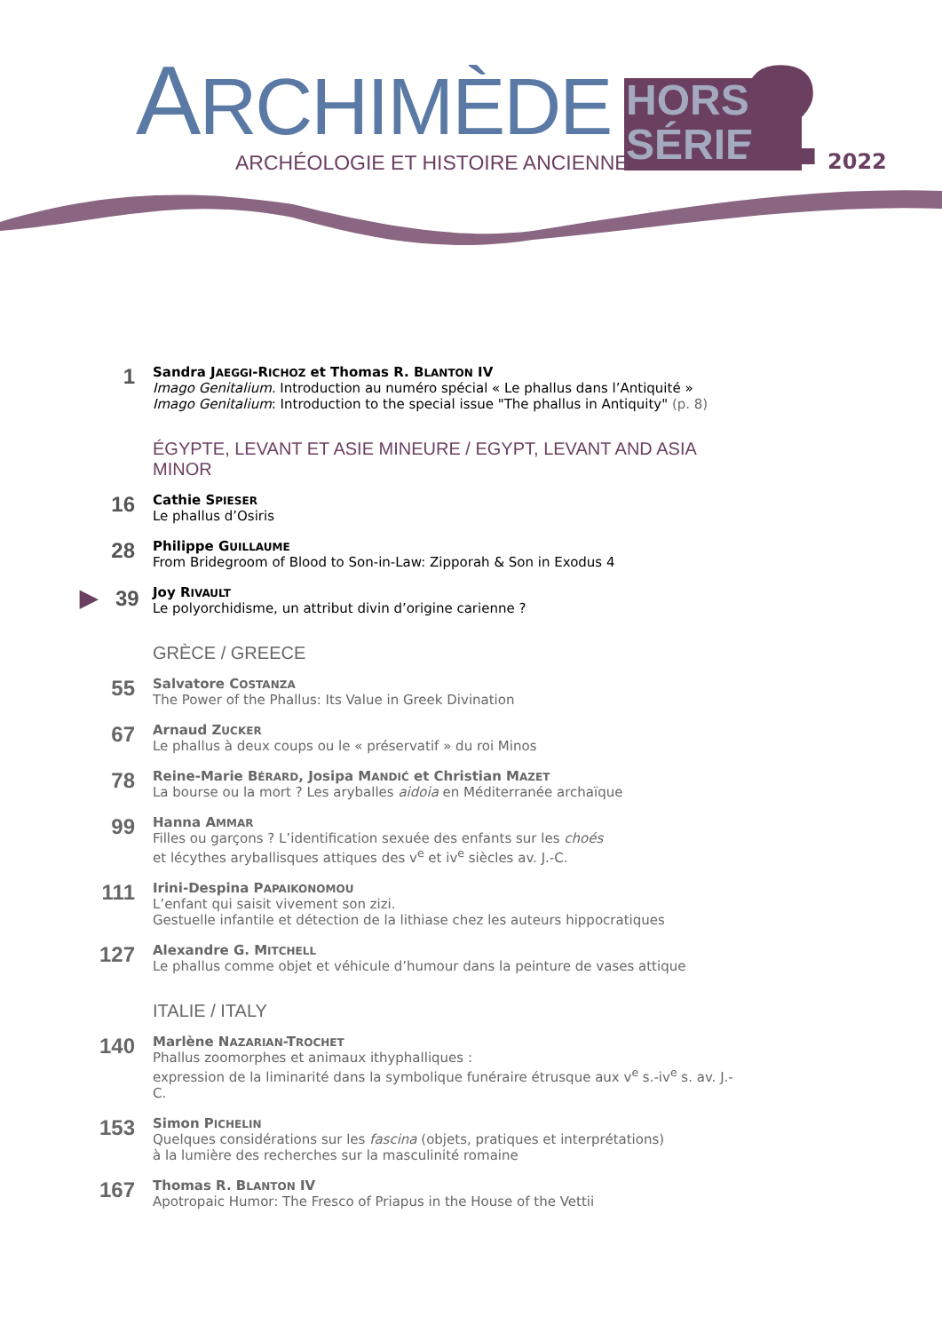ARCHIMÈDE
ARCHÉOLOGIE ET HISTOIRE ANCIENNE
HORS
SÉRIE
2 2022
1
Sandra JAEGGI-RICHOZ et Thomas R. BLANTON IV
Imago Genitalium. Introduction au numéro spécial « Le phallus dans l’Antiquité »
Imago Genitalium: Introduction to the special issue "The phallus in Antiquity" (p. 8)
ÉGYPTE, LEVANT ET ASIE MINEURE / EGYPT, LEVANT AND ASIA MINOR
16
Cathie SPIESER
Le phallus d’Osiris
28
Philippe GUILLAUME
From Bridegroom of Blood to Son-in-Law: Zipporah & Son in Exodus 4
▶39
Joy RIVAULT
Le polyorchidisme, un attribut divin d’origine carienne ?
GRÈCE / GREECE
55
Salvatore COSTANZA
The Power of the Phallus: Its Value in Greek Divination
67
Arnaud ZUCKER
Le phallus à deux coups ou le « préservatif » du roi Minos
78
Reine-Marie BÉRARD, Josipa MANDIĆ et Christian MAZET
La bourse ou la mort ? Les aryballes aidoia en Méditerranée archaïque
99
Hanna AMMAR
Filles ou garçons ? L’identification sexuée des enfants sur les choés
et lécythes aryballisques attiques des v<sup>e</sup> et iv<sup>e</sup> siècles av. J.-C.
111
Irini-Despina PAPAIKONOMOU
L’enfant qui saisit vivement son zizi.
Gestuelle infantile et détection de la lithiase chez les auteurs hippocratiques
127
Alexandre G. MITCHELL
Le phallus comme objet et véhicule d’humour dans la peinture de vases attique
ITALIE / ITALY
140
Marlène NAZARIAN-TROCHET
Phallus zoomorphes et animaux ithyphalliques :
expression de la liminarité dans la symbolique funéraire étrusque aux v<sup>e</sup> s.-iv<sup>e</sup> s. av. J.-C.
153
Simon PICHELIN
Quelques considérations sur les fascina (objets, pratiques et interprétations)
à la lumière des recherches sur la masculinité romaine
167
Thomas R. BLANTON IV
Apotropaic Humor: The Fresco of Priapus in the House of the Vettii